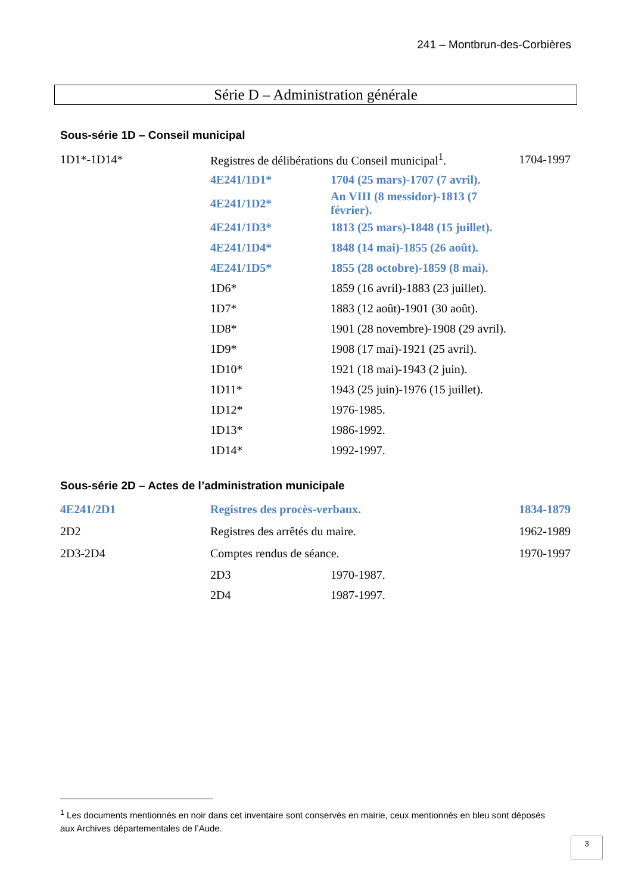241 – Montbrun-des-Corbières
Série D – Administration générale
Sous-série 1D – Conseil municipal
| 1D1*-1D14* | Registres de délibérations du Conseil municipal<sup>1</sup>. | | 1704-1997 |
| | 4E241/1D1* | 1704 (25 mars)-1707 (7 avril). | |
| | 4E241/1D2* | An VIII (8 messidor)-1813 (7 février). | |
| | 4E241/1D3* | 1813 (25 mars)-1848 (15 juillet). | |
| | 4E241/1D4* | 1848 (14 mai)-1855 (26 août). | |
| | 4E241/1D5* | 1855 (28 octobre)-1859 (8 mai). | |
| | 1D6* | 1859 (16 avril)-1883 (23 juillet). | |
| | 1D7* | 1883 (12 août)-1901 (30 août). | |
| | 1D8* | 1901 (28 novembre)-1908 (29 avril). | |
| | 1D9* | 1908 (17 mai)-1921 (25 avril). | |
| | 1D10* | 1921 (18 mai)-1943 (2 juin). | |
| | 1D11* | 1943 (25 juin)-1976 (15 juillet). | |
| | 1D12* | 1976-1985. | |
| | 1D13* | 1986-1992. | |
| | 1D14* | 1992-1997. | |
Sous-série 2D – Actes de l’administration municipale
| 4E241/2D1 | Registres des procès-verbaux. | | 1834-1879 |
| 2D2 | Registres des arrêtés du maire. | | 1962-1989 |
| 2D3-2D4 | Comptes rendus de séance. | | 1970-1997 |
| | 2D3 | 1970-1987. | |
| | 2D4 | 1987-1997. | |
<sup>1</sup> Les documents mentionnés en noir dans cet inventaire sont conservés en mairie, ceux mentionnés en bleu sont déposés aux Archives départementales de l’Aude.
3